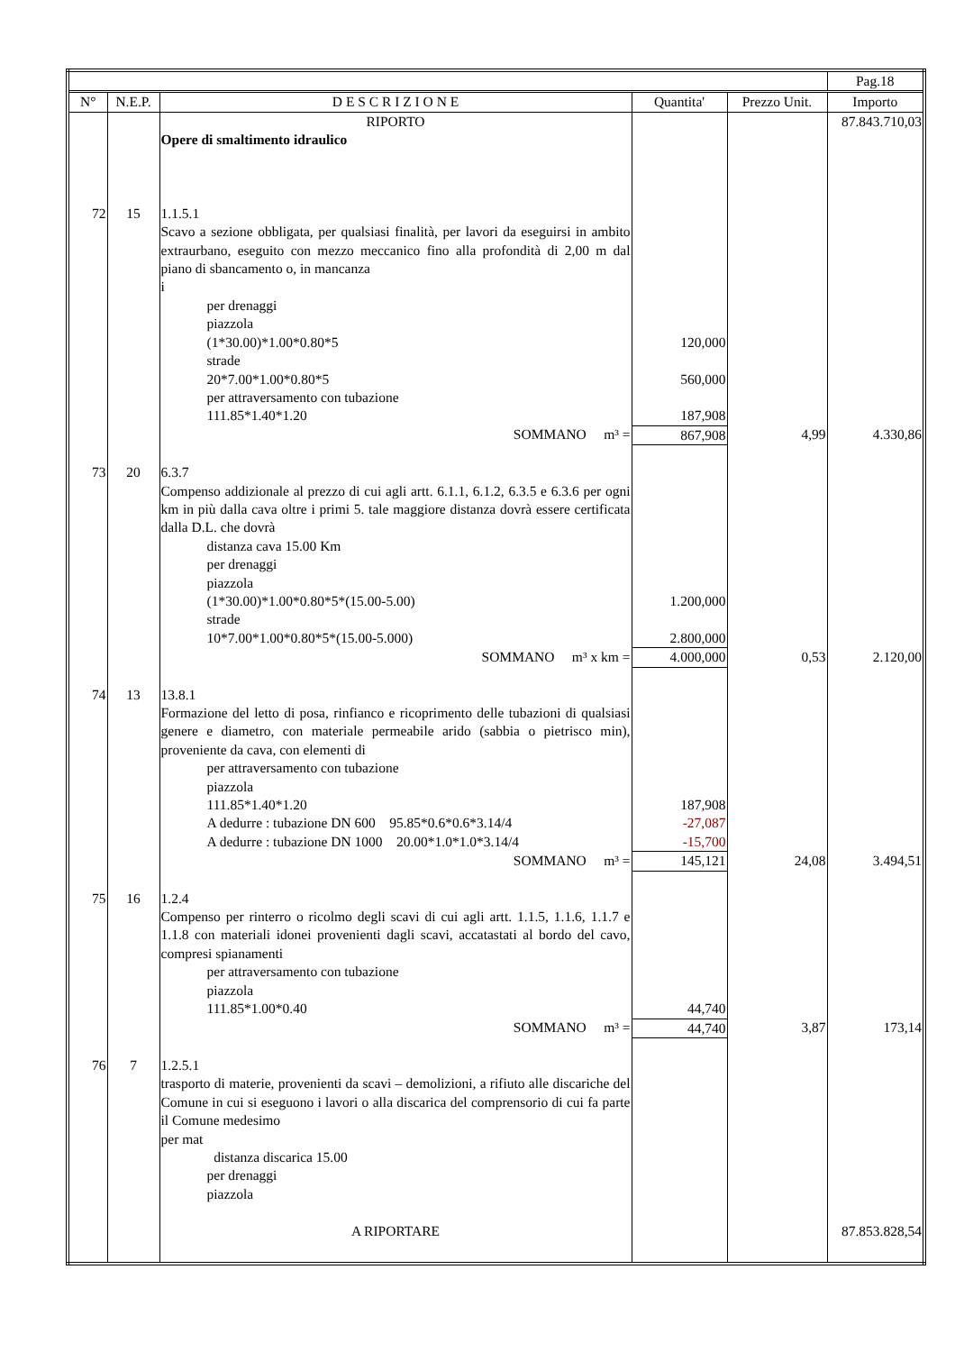| | | | | | Pag.18 |
| --- | --- | --- | --- | --- | --- |
| N° | N.E.P. | D E S C R I Z I O N E | Quantita' | Prezzo Unit. | Importo |
| | | RIPORTO | | | 87.843.710,03 |
| | | Opere di smaltimento idraulico | | | |
| 72 | 15 | 1.1.5.1 Scavo a sezione obbligata, per qualsiasi finalità, per lavori da eseguirsi in ambito extraurbano, eseguito con mezzo meccanico fino alla profondità di 2,00 m dal piano di sbancamento o, in mancanza i | | | |
| | | per drenaggi piazzola (1*30.00)*1.00*0.80*5 strade 20*7.00*1.00*0.80*5 per attraversamento con tubazione 111.85*1.40*1.20 | 120,000 560,000 187,908 | | |
| | | SOMMANO m³ = | 867,908 | 4,99 | 4.330,86 |
| 73 | 20 | 6.3.7 Compenso addizionale al prezzo di cui agli artt. 6.1.1, 6.1.2, 6.3.5 e 6.3.6 per ogni km in più dalla cava oltre i primi 5. tale maggiore distanza dovrà essere certificata dalla D.L. che dovrà | | | |
| | | distanza cava 15.00 Km per drenaggi piazzola (1*30.00)*1.00*0.80*5*(15.00-5.00) strade 10*7.00*1.00*0.80*5*(15.00-5.000) | 1.200,000 2.800,000 | | |
| | | SOMMANO m³ x km = | 4.000,000 | 0,53 | 2.120,00 |
| 74 | 13 | 13.8.1 Formazione del letto di posa, rinfianco e ricoprimento delle tubazioni di qualsiasi genere e diametro, con materiale permeabile arido (sabbia o pietrisco min), proveniente da cava, con elementi di | | | |
| | | per attraversamento con tubazione piazzola 111.85*1.40*1.20 A dedurre : tubazione DN 600 95.85*0.6*0.6*3.14/4 A dedurre : tubazione DN 1000 20.00*1.0*1.0*3.14/4 | 187,908 -27,087 -15,700 | | |
| | | SOMMANO m³ = | 145,121 | 24,08 | 3.494,51 |
| 75 | 16 | 1.2.4 Compenso per rinterro o ricolmo degli scavi di cui agli artt. 1.1.5, 1.1.6, 1.1.7 e 1.1.8 con materiali idonei provenienti dagli scavi, accatastati al bordo del cavo, compresi spianamenti | | | |
| | | per attraversamento con tubazione piazzola 111.85*1.00*0.40 | 44,740 | | |
| | | SOMMANO m³ = | 44,740 | 3,87 | 173,14 |
| 76 | 7 | 1.2.5.1 trasporto di materie, provenienti da scavi – demolizioni, a rifiuto alle discariche del Comune in cui si eseguono i lavori o alla discarica del comprensorio di cui fa parte il Comune medesimo per mat | | | |
| | | distanza discarica 15.00 per drenaggi piazzola | | | |
| | | A RIPORTARE | | | 87.853.828,54 |